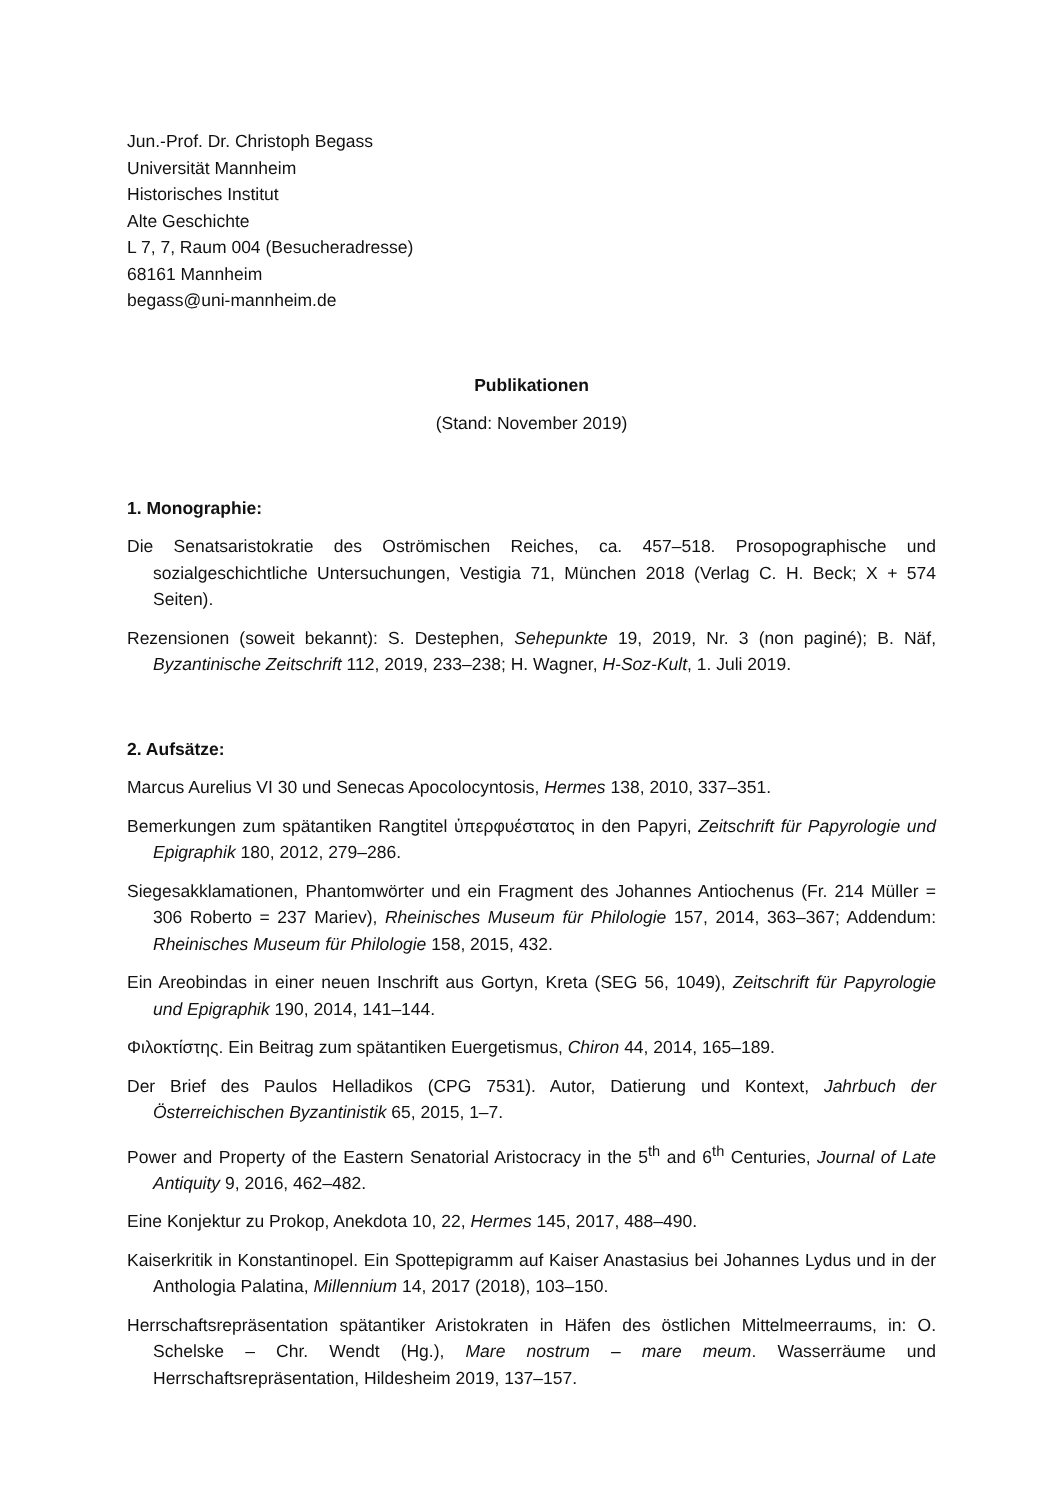Jun.-Prof. Dr. Christoph Begass
Universität Mannheim
Historisches Institut
Alte Geschichte
L 7, 7, Raum 004 (Besucheradresse)
68161 Mannheim
begass@uni-mannheim.de
Publikationen
(Stand: November 2019)
1. Monographie:
Die Senatsaristokratie des Oströmischen Reiches, ca. 457–518. Prosopographische und sozialgeschichtliche Untersuchungen, Vestigia 71, München 2018 (Verlag C. H. Beck; X + 574 Seiten).
Rezensionen (soweit bekannt): S. Destephen, Sehepunkte 19, 2019, Nr. 3 (non paginé); B. Näf, Byzantinische Zeitschrift 112, 2019, 233–238; H. Wagner, H-Soz-Kult, 1. Juli 2019.
2. Aufsätze:
Marcus Aurelius VI 30 und Senecas Apocolocyntosis, Hermes 138, 2010, 337–351.
Bemerkungen zum spätantiken Rangtitel ὑπερφυέστατος in den Papyri, Zeitschrift für Papyrologie und Epigraphik 180, 2012, 279–286.
Siegesakklamationen, Phantomwörter und ein Fragment des Johannes Antiochenus (Fr. 214 Müller = 306 Roberto = 237 Mariev), Rheinisches Museum für Philologie 157, 2014, 363–367; Addendum: Rheinisches Museum für Philologie 158, 2015, 432.
Ein Areobindas in einer neuen Inschrift aus Gortyn, Kreta (SEG 56, 1049), Zeitschrift für Papyrologie und Epigraphik 190, 2014, 141–144.
Φιλοκτίστης. Ein Beitrag zum spätantiken Euergetismus, Chiron 44, 2014, 165–189.
Der Brief des Paulos Helladikos (CPG 7531). Autor, Datierung und Kontext, Jahrbuch der Österreichischen Byzantinistik 65, 2015, 1–7.
Power and Property of the Eastern Senatorial Aristocracy in the 5<sup>th</sup> and 6<sup>th</sup> Centuries, Journal of Late Antiquity 9, 2016, 462–482.
Eine Konjektur zu Prokop, Anekdota 10, 22, Hermes 145, 2017, 488–490.
Kaiserkritik in Konstantinopel. Ein Spottepigramm auf Kaiser Anastasius bei Johannes Lydus und in der Anthologia Palatina, Millennium 14, 2017 (2018), 103–150.
Herrschaftsrepräsentation spätantiker Aristokraten in Häfen des östlichen Mittelmeerraums, in: O. Schelske – Chr. Wendt (Hg.), Mare nostrum – mare meum. Wasserräume und Herrschaftsrepräsentation, Hildesheim 2019, 137–157.